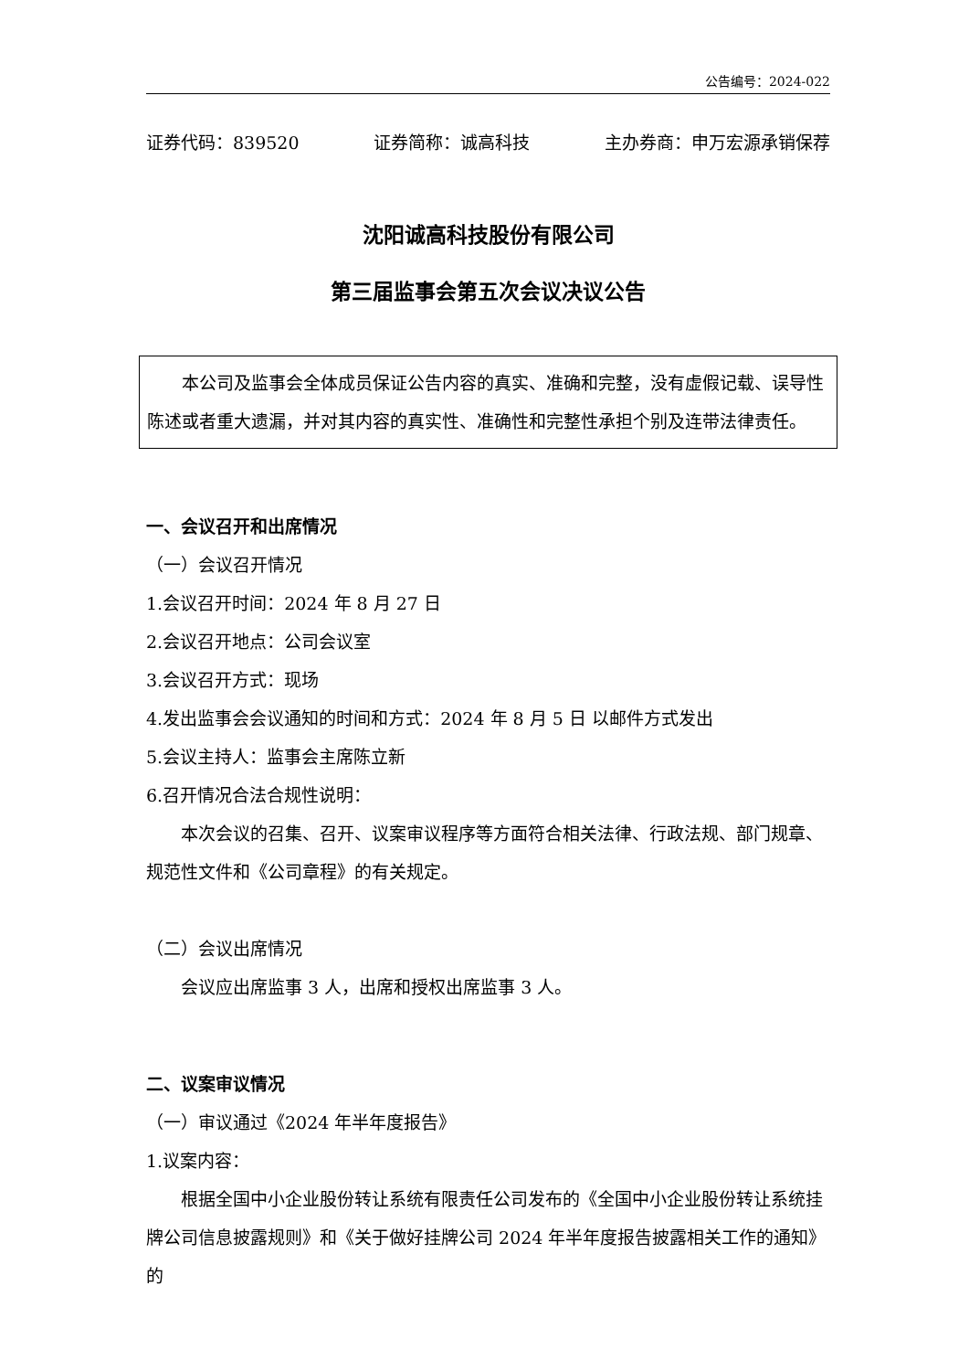公告编号：2024-022
证券代码：839520 证券简称：诚高科技 主办券商：申万宏源承销保荐
沈阳诚高科技股份有限公司
第三届监事会第五次会议决议公告
本公司及监事会全体成员保证公告内容的真实、准确和完整，没有虚假记载、误导性陈述或者重大遗漏，并对其内容的真实性、准确性和完整性承担个别及连带法律责任。
一、会议召开和出席情况
（一）会议召开情况
1.会议召开时间：2024 年 8 月 27 日
2.会议召开地点：公司会议室
3.会议召开方式：现场
4.发出监事会会议通知的时间和方式：2024 年 8 月 5 日 以邮件方式发出
5.会议主持人：监事会主席陈立新
6.召开情况合法合规性说明：
本次会议的召集、召开、议案审议程序等方面符合相关法律、行政法规、部门规章、规范性文件和《公司章程》的有关规定。
（二）会议出席情况
会议应出席监事 3 人，出席和授权出席监事 3 人。
二、议案审议情况
（一）审议通过《2024 年半年度报告》
1.议案内容：
根据全国中小企业股份转让系统有限责任公司发布的《全国中小企业股份转让系统挂牌公司信息披露规则》和《关于做好挂牌公司 2024 年半年度报告披露相关工作的通知》的